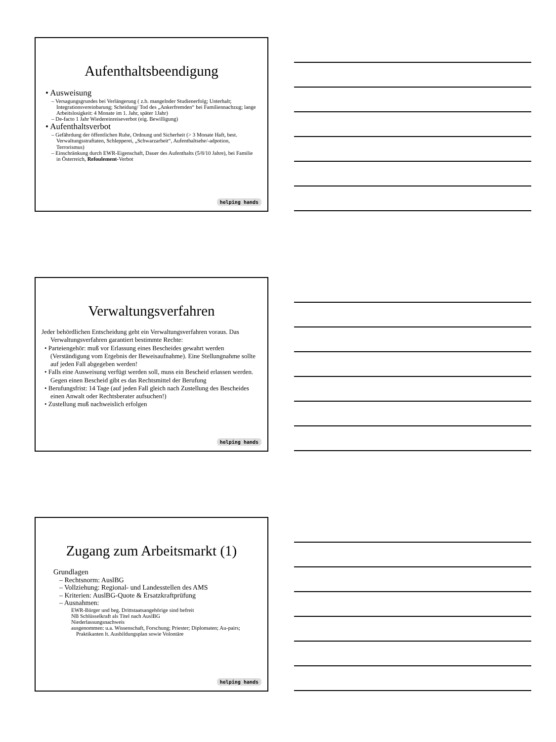Aufenthaltsbeendigung
• Ausweisung
– Versagungsgrundes bei Verlängerung ( z.b. mangelnder Studienerfolg; Unterhalt; Integrationsvereinbarung; Scheidung/ Tod des „Ankerfremden“ bei Familiennachzug; lange Arbeitslosigkeit: 4 Monate im 1. Jahr, später 1Jahr)
– De-facto 1 Jahr Wiedereinreiseverbot (eig. Bewilligung)
• Aufenthaltsverbot
– Gefährdung der öffentlichen Ruhe, Ordnung und Sicherheit (> 3 Monate Haft, best. Verwaltungsstraftaten, Schlepperei, „Schwarzarbeit“, Aufenthaltsehe/-adpotion, Terrorismus)
– Einschränkung durch EWR-Eigenschaft, Dauer des Aufenthalts (5/8/10 Jahre), bei Familie in Österreich, Refoulement-Verbot
helping hands
Verwaltungsverfahren
Jeder behördlichen Entscheidung geht ein Verwaltungsverfahren voraus. Das Verwaltungsverfahren garantiert bestimmte Rechte:
• Parteiengehör: muß vor Erlassung eines Bescheides gewahrt werden (Verständigung vom Ergebnis der Beweisaufnahme). Eine Stellungnahme sollte auf jeden Fall abgegeben werden!
• Falls eine Ausweisung verfügt werden soll, muss ein Bescheid erlassen werden. Gegen einen Bescheid gibt es das Rechtsmittel der Berufung
• Berufungsfrist: 14 Tage (auf jeden Fall gleich nach Zustellung des Bescheides einen Anwalt oder Rechtsberater aufsuchen!)
• Zustellung muß nachweislich erfolgen
helping hands
Zugang zum Arbeitsmarkt (1)
Grundlagen
– Rechtsnorm: AuslBG
– Vollziehung: Regional- und Landesstellen des AMS
– Kriterien: AuslBG-Quote & Ersatzkraftprüfung
– Ausnahmen:
EWR-Bürger und beg. Drittstaatsangehörige sind befreit
NB Schlüsselkraft als Titel nach AuslBG
Niederlassungsnachweis
ausgenommen: u.a. Wissenschaft, Forschung; Priester; Diplomaten; Au-pairs; Praktikanten lt. Ausbildungsplan sowie Volontäre
helping hands